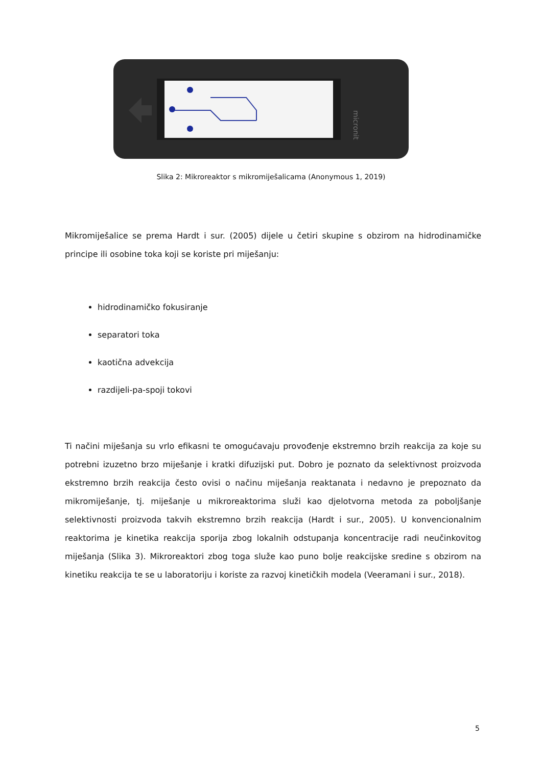micronit
Slika 2: Mikroreaktor s mikromiješalicama (Anonymous 1, 2019)
Mikromiješalice se prema Hardt i sur. (2005) dijele u četiri skupine s obzirom na hidrodinamičke principe ili osobine toka koji se koriste pri miješanju:
hidrodinamičko fokusiranje
separatori toka
kaotična advekcija
razdijeli-pa-spoji tokovi
Ti načini miješanja su vrlo efikasni te omogućavaju provođenje ekstremno brzih reakcija za koje su potrebni izuzetno brzo miješanje i kratki difuzijski put. Dobro je poznato da selektivnost proizvoda ekstremno brzih reakcija često ovisi o načinu miješanja reaktanata i nedavno je prepoznato da mikromiješanje, tj. miješanje u mikroreaktorima služi kao djelotvorna metoda za poboljšanje selektivnosti proizvoda takvih ekstremno brzih reakcija (Hardt i sur., 2005). U konvencionalnim reaktorima je kinetika reakcija sporija zbog lokalnih odstupanja koncentracije radi neučinkovitog miješanja (Slika 3). Mikroreaktori zbog toga služe kao puno bolje reakcijske sredine s obzirom na kinetiku reakcija te se u laboratoriju i koriste za razvoj kinetičkih modela (Veeramani i sur., 2018).
5